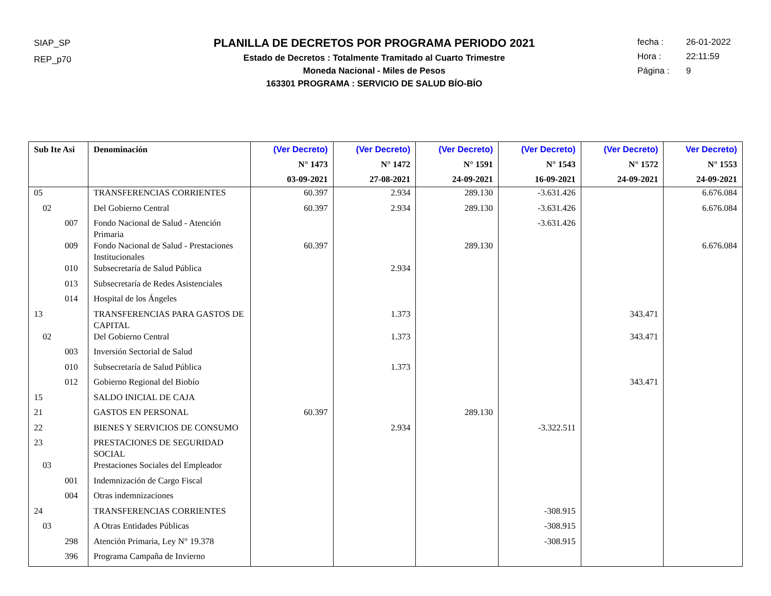SIAP_SP
REP_p70
PLANILLA DE DECRETOS POR PROGRAMA PERIODO 2021
Estado de Decretos : Totalmente Tramitado al Cuarto Trimestre
Moneda Nacional - Miles de Pesos
163301 PROGRAMA : SERVICIO DE SALUD BÍO-BÍO
fecha : 26-01-2022
Hora : 22:11:59
Página : 9
| Sub Ite Asi | Denominación | (Ver Decreto) N° 1473 03-09-2021 | (Ver Decreto) N° 1472 27-08-2021 | (Ver Decreto) N° 1591 24-09-2021 | (Ver Decreto) N° 1543 16-09-2021 | (Ver Decreto) N° 1572 24-09-2021 | Ver Decreto) N° 1553 24-09-2021 |
| --- | --- | --- | --- | --- | --- | --- | --- |
| 05 | TRANSFERENCIAS CORRIENTES | 60.397 | 2.934 | 289.130 | -3.631.426 | | 6.676.084 |
| 02 | Del Gobierno Central | 60.397 | 2.934 | 289.130 | -3.631.426 | | 6.676.084 |
| 007 | Fondo Nacional de Salud - Atención Primaria | | | | -3.631.426 | | |
| 009 | Fondo Nacional de Salud - Prestaciones Institucionales | 60.397 | | 289.130 | | | 6.676.084 |
| 010 | Subsecretaría de Salud Pública | | 2.934 | | | | |
| 013 | Subsecretaría de Redes Asistenciales | | | | | | |
| 014 | Hospital de los Ángeles | | | | | | |
| 13 | TRANSFERENCIAS PARA GASTOS DE CAPITAL | | 1.373 | | | 343.471 | |
| 02 | Del Gobierno Central | | 1.373 | | | 343.471 | |
| 003 | Inversión Sectorial de Salud | | | | | | |
| 010 | Subsecretaría de Salud Pública | | 1.373 | | | | |
| 012 | Gobierno Regional del Biobío | | | | | 343.471 | |
| 15 | SALDO INICIAL DE CAJA | | | | | | |
| 21 | GASTOS EN PERSONAL | 60.397 | | 289.130 | | | |
| 22 | BIENES Y SERVICIOS DE CONSUMO | | 2.934 | | -3.322.511 | | |
| 23 | PRESTACIONES DE SEGURIDAD SOCIAL | | | | | | |
| 03 | Prestaciones Sociales del Empleador | | | | | | |
| 001 | Indemnización de Cargo Fiscal | | | | | | |
| 004 | Otras indemnizaciones | | | | | | |
| 24 | TRANSFERENCIAS CORRIENTES | | | | -308.915 | | |
| 03 | A Otras Entidades Públicas | | | | -308.915 | | |
| 298 | Atención Primaria, Ley N° 19.378 | | | | -308.915 | | |
| 396 | Programa Campaña de Invierno | | | | | | |